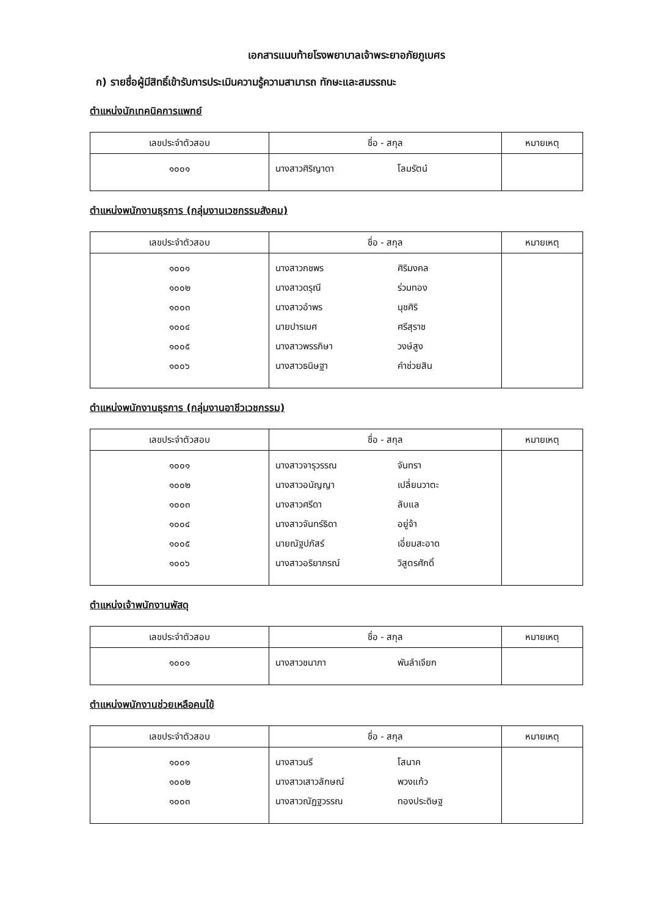เอกสารแนบท้ายโรงพยาบาลเจ้าพระยาอภัยภูเบศร
ก) รายชื่อผู้มีสิทธิ์เข้ารับการประเมินความรู้ความสามารถ ทักษะและสมรรถนะ
ตำแหน่งนักเทคนิคการแพทย์
| เลขประจำตัวสอบ | ชื่อ - สกุล | หมายเหตุ |
| --- | --- | --- |
| ๑๐๐๑ | นางสาวศิริญาดา โลมรัตน์ | |
ตำแหน่งพนักงานธุรการ (กลุ่มงานเวชกรรมสังคม)
| เลขประจำตัวสอบ | ชื่อ - สกุล | หมายเหตุ |
| --- | --- | --- |
| ๑๐๐๑ ๑๐๐๒ ๑๐๐๓ ๑๐๐๔ ๑๐๐๕ ๑๐๐๖ | นางสาวกชพร ศิริมงคล นางสาวดรุณี ร่วมทอง นางสาวอำพร นุชศิริ นายปารเมศ ศรีสุราช นางสาวพรรภิษา วงษ์สูง นางสาวธนิษฐา คำช่วยสิน | |
ตำแหน่งพนักงานธุรการ (กลุ่มงานอาชีวเวชกรรม)
| เลขประจำตัวสอบ | ชื่อ - สกุล | หมายเหตุ |
| --- | --- | --- |
| ๑๐๐๑ ๑๐๐๒ ๑๐๐๓ ๑๐๐๔ ๑๐๐๕ ๑๐๐๖ | นางสาวจารุวรรณ จันทรา นางสาวอนัญญา เปลี่ยนวาตะ นางสาวศรีดา ลับแล นางสาวจันทร์ธิดา อยู่จ้า นายณัฐปภัสร์ เอี่ยมสะอาด นางสาวอริยาภรณ์ วิสูตรศักดิ์ | |
ตำแหน่งเจ้าพนักงานพัสดุ
| เลขประจำตัวสอบ | ชื่อ - สกุล | หมายเหตุ |
| --- | --- | --- |
| ๑๐๐๑ | นางสาวชนาภา พันลำเจียก | |
ตำแหน่งพนักงานช่วยเหลือคนไข้
| เลขประจำตัวสอบ | ชื่อ - สกุล | หมายเหตุ |
| --- | --- | --- |
| ๑๐๐๑ ๑๐๐๒ ๑๐๐๓ | นางสาวนรี โสนาค นางสาวเสาวลักษณ์ พวงแก้ว นางสาวณัฏฐวรรณ ทองประดิษฐ | |